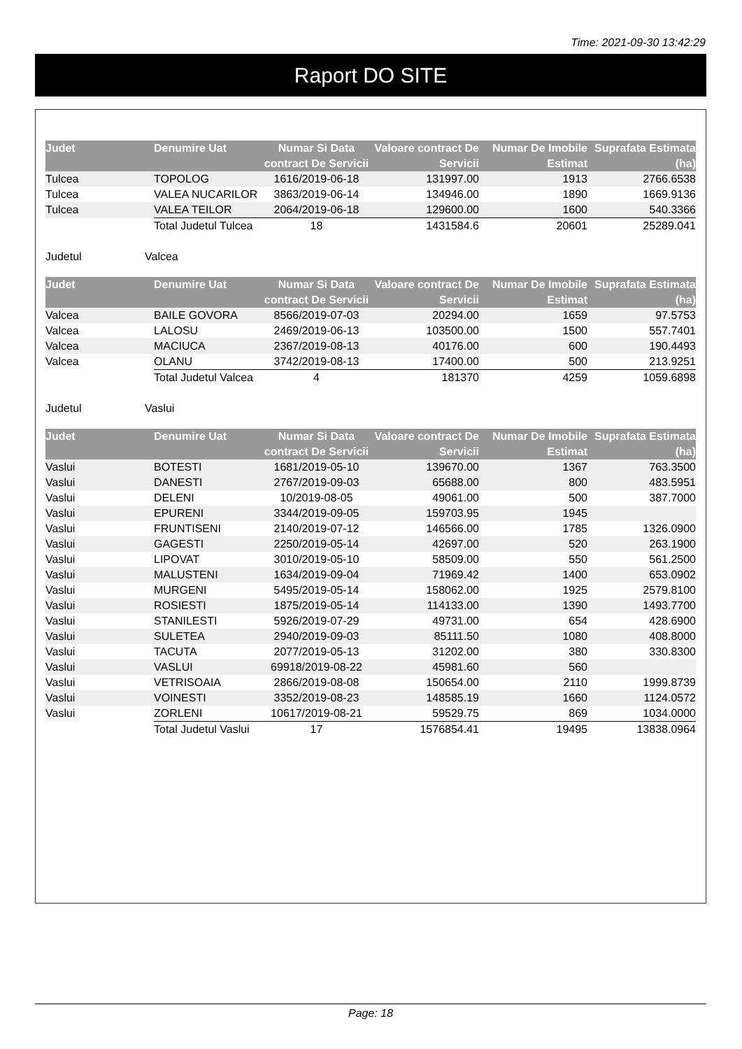Time: 2021-09-30 13:42:29
Raport DO SITE
| Judet | Denumire Uat | Numar Si Data contract De Servicii | Valoare contract De Servicii | Numar De Imobile Estimat | Suprafata Estimata (ha) |
| --- | --- | --- | --- | --- | --- |
| Tulcea | TOPOLOG | 1616/2019-06-18 | 131997.00 | 1913 | 2766.6538 |
| Tulcea | VALEA NUCARILOR | 3863/2019-06-14 | 134946.00 | 1890 | 1669.9136 |
| Tulcea | VALEA TEILOR | 2064/2019-06-18 | 129600.00 | 1600 | 540.3366 |
| | Total Judetul Tulcea | 18 | 1431584.6 | 20601 | 25289.041 |
Judetul Valcea
| Judet | Denumire Uat | Numar Si Data contract De Servicii | Valoare contract De Servicii | Numar De Imobile Estimat | Suprafata Estimata (ha) |
| --- | --- | --- | --- | --- | --- |
| Valcea | BAILE GOVORA | 8566/2019-07-03 | 20294.00 | 1659 | 97.5753 |
| Valcea | LALOSU | 2469/2019-06-13 | 103500.00 | 1500 | 557.7401 |
| Valcea | MACIUCA | 2367/2019-08-13 | 40176.00 | 600 | 190.4493 |
| Valcea | OLANU | 3742/2019-08-13 | 17400.00 | 500 | 213.9251 |
| | Total Judetul Valcea | 4 | 181370 | 4259 | 1059.6898 |
Judetul Vaslui
| Judet | Denumire Uat | Numar Si Data contract De Servicii | Valoare contract De Servicii | Numar De Imobile Estimat | Suprafata Estimata (ha) |
| --- | --- | --- | --- | --- | --- |
| Vaslui | BOTESTI | 1681/2019-05-10 | 139670.00 | 1367 | 763.3500 |
| Vaslui | DANESTI | 2767/2019-09-03 | 65688.00 | 800 | 483.5951 |
| Vaslui | DELENI | 10/2019-08-05 | 49061.00 | 500 | 387.7000 |
| Vaslui | EPURENI | 3344/2019-09-05 | 159703.95 | 1945 | |
| Vaslui | FRUNTISENI | 2140/2019-07-12 | 146566.00 | 1785 | 1326.0900 |
| Vaslui | GAGESTI | 2250/2019-05-14 | 42697.00 | 520 | 263.1900 |
| Vaslui | LIPOVAT | 3010/2019-05-10 | 58509.00 | 550 | 561.2500 |
| Vaslui | MALUSTENI | 1634/2019-09-04 | 71969.42 | 1400 | 653.0902 |
| Vaslui | MURGENI | 5495/2019-05-14 | 158062.00 | 1925 | 2579.8100 |
| Vaslui | ROSIESTI | 1875/2019-05-14 | 114133.00 | 1390 | 1493.7700 |
| Vaslui | STANILESTI | 5926/2019-07-29 | 49731.00 | 654 | 428.6900 |
| Vaslui | SULETEA | 2940/2019-09-03 | 85111.50 | 1080 | 408.8000 |
| Vaslui | TACUTA | 2077/2019-05-13 | 31202.00 | 380 | 330.8300 |
| Vaslui | VASLUI | 69918/2019-08-22 | 45981.60 | 560 | |
| Vaslui | VETRISOAIA | 2866/2019-08-08 | 150654.00 | 2110 | 1999.8739 |
| Vaslui | VOINESTI | 3352/2019-08-23 | 148585.19 | 1660 | 1124.0572 |
| Vaslui | ZORLENI | 10617/2019-08-21 | 59529.75 | 869 | 1034.0000 |
| | Total Judetul Vaslui | 17 | 1576854.41 | 19495 | 13838.0964 |
Page: 18